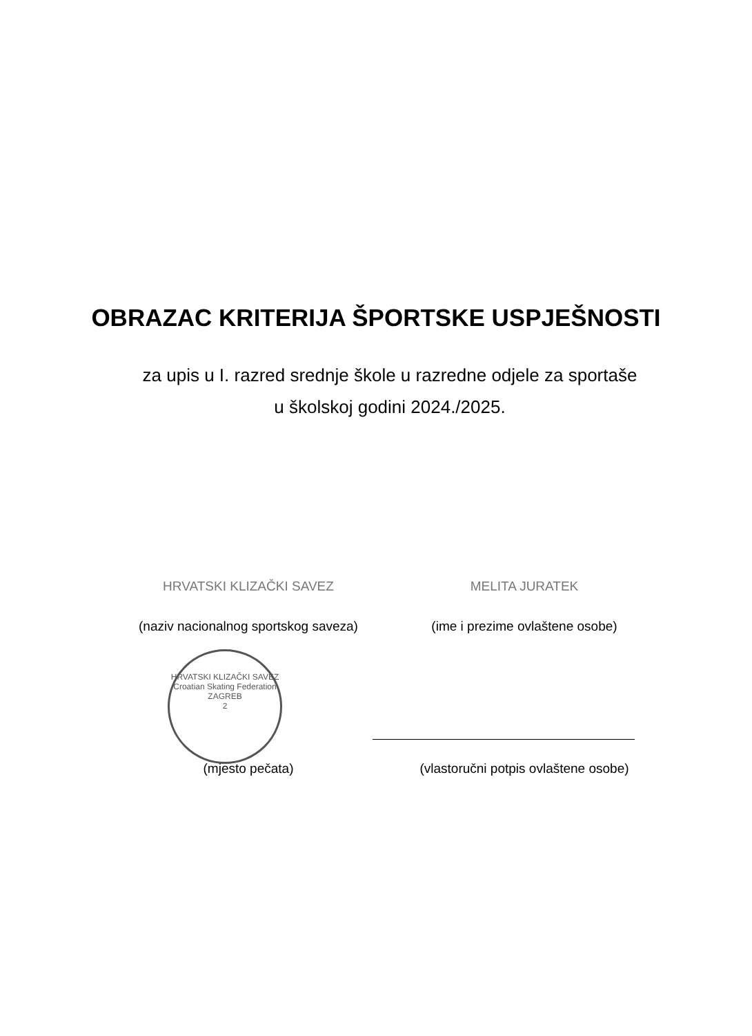OBRAZAC KRITERIJA ŠPORTSKE USPJEŠNOSTI
za upis u I. razred srednje škole u razredne odjele za sportaše
u školskoj godini 2024./2025.
HRVATSKI KLIZAČKI SAVEZ MELITA JURATEK
(naziv nacionalnog sportskog saveza)
(ime i prezime ovlaštene osobe)
HRVATSKI KLIZAČKI SAVEZ
Croatian Skating Federation
ZAGREB
2
(mjesto pečata) (vlastoručni potpis ovlaštene osobe)